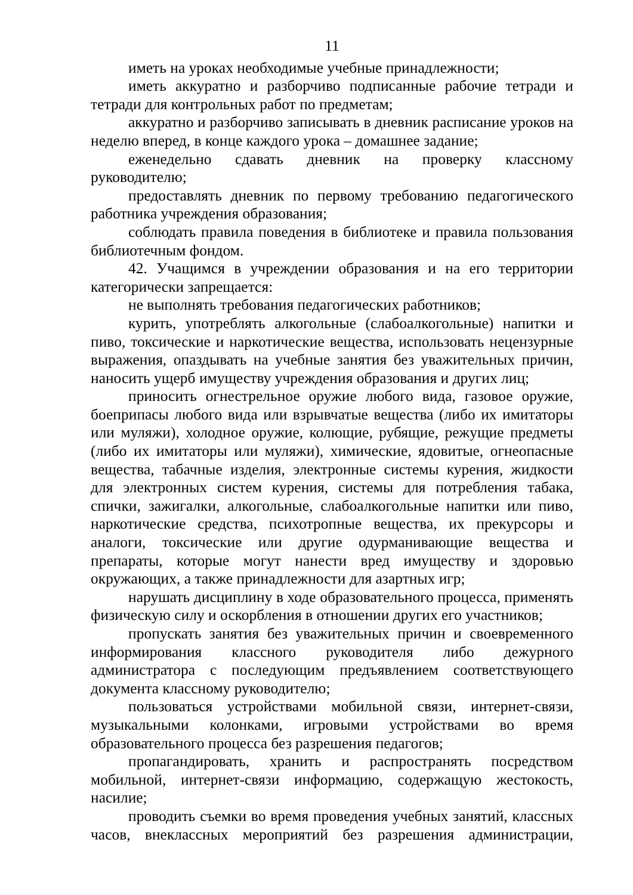11
иметь на уроках необходимые учебные принадлежности;
иметь аккуратно и разборчиво подписанные рабочие тетради и тетради для контрольных работ по предметам;
аккуратно и разборчиво записывать в дневник расписание уроков на неделю вперед, в конце каждого урока – домашнее задание;
еженедельно сдавать дневник на проверку классному руководителю;
предоставлять дневник по первому требованию педагогического работника учреждения образования;
соблюдать правила поведения в библиотеке и правила пользования библиотечным фондом.
42. Учащимся в учреждении образования и на его территории категорически запрещается:
не выполнять требования педагогических работников;
курить, употреблять алкогольные (слабоалкогольные) напитки и пиво, токсические и наркотические вещества, использовать нецензурные выражения, опаздывать на учебные занятия без уважительных причин, наносить ущерб имуществу учреждения образования и других лиц;
приносить огнестрельное оружие любого вида, газовое оружие, боеприпасы любого вида или взрывчатые вещества (либо их имитаторы или муляжи), холодное оружие, колющие, рубящие, режущие предметы (либо их имитаторы или муляжи), химические, ядовитые, огнеопасные вещества, табачные изделия, электронные системы курения, жидкости для электронных систем курения, системы для потребления табака, спички, зажигалки, алкогольные, слабоалкогольные напитки или пиво, наркотические средства, психотропные вещества, их прекурсоры и аналоги, токсические или другие одурманивающие вещества и препараты, которые могут нанести вред имуществу и здоровью окружающих, а также принадлежности для азартных игр;
нарушать дисциплину в ходе образовательного процесса, применять физическую силу и оскорбления в отношении других его участников;
пропускать занятия без уважительных причин и своевременного информирования классного руководителя либо дежурного администратора с последующим предъявлением соответствующего документа классному руководителю;
пользоваться устройствами мобильной связи, интернет-связи, музыкальными колонками, игровыми устройствами во время образовательного процесса без разрешения педагогов;
пропагандировать, хранить и распространять посредством мобильной, интернет-связи информацию, содержащую жестокость, насилие;
проводить съемки во время проведения учебных занятий, классных часов, внеклассных мероприятий без разрешения администрации,